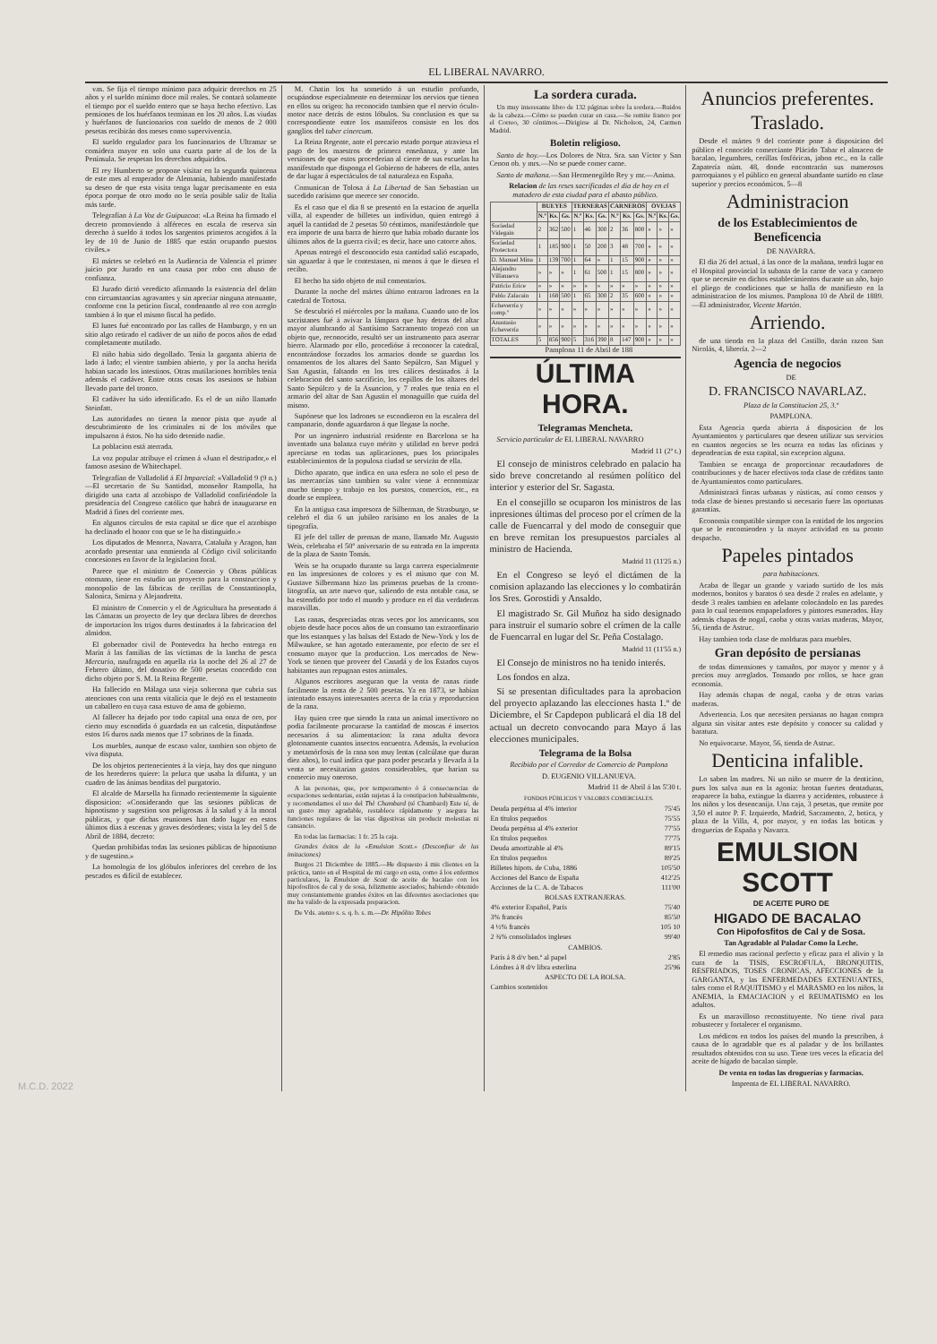EL LIBERAL NAVARRO.
vas. Se fija el tiempo mínimo para adquirir derechos en 25 años y el sueldo mínimo doce mil reales. Se contará solamente el tiempo por el sueldo entero que se haya hecho efectivo. Las pensiones de los huérfanos terminan en los 20 años. Las viudas y huérfanos de funcionarios con sueldo de menos de 2 000 pesetas recibirán dos meses como supervivencia.
El sueldo regulador para los funcionarios de Ultramar se considera mayor en solo una cuarta parte al de los de la Península. Se respetan los derechos adquiridos.
El rey Humberto se propone visitar en la segunda quincena de este mes al emperador de Alemania, habiendo manifestado su deseo de que esta visita tenga lugar precisamente en esta época porque de otro modo no le sería posible salir de Italia más tarde.
Telegrafían á La Voz de Guipuzcoa: «La Reina ha firmado el decreto promoviendo á alféreces en escala de reserva sin derecho á sueldo á todos los sargentos primeros acogidos á la ley de 10 de Junio de 1885 que están ocupando puestos civiles.»
El mártes se celebró en la Audiencia de Valencia el primer juicio por Jurado en una causa por robo con abuso de confianza.
El Jurado dictó veredicto afirmando la existencia del delito con circunstancias agravantes y sin apreciar ninguna atenuante, conforme con la peticion fiscal, condenando al reo con arreglo tambien á lo que el mismo fiscal ha pedido.
El lunes fué encontrado por las calles de Hamburgo, y en un sitio algo retirado el cadáver de un niño de pocos años de edad completamente mutilado.
El niño habia sido degollado. Tenia la garganta abierta de lado á lado; el vientre tambien abierto, y por la ancha herida habian sacado los intestinos. Otras mutilaciones horribles tenia además el cadáver. Entre otras cosas los asesinos se habian llevado parte del tronco.
El cadáver ha sido identificado. Es el de un niño llamado Steinfatt.
Las autoridades no tienen la menor pista que ayude al descubrimiento de los criminales ni de los móviles que impulsaron á éstos. No ha sido detenido nadie.
La poblacion está aterrada.
La voz popular atribuye el crímen á «Juan el destripador,» el famoso asesino de Whitechapel.
Telegrafían de Valladolid á El Imparcial: «Valladolid 9 (9 n.)—El secretario de Su Santidad, monseñor Rampolla, ha dirigido una carta al arzobispo de Valladolid confiriéndole la presidencia del Congreso católico que habrá de inaugurarse en Madrid á fines del corriente mes.
En algunos círculos de esta capital se dice que el arzobispo ha declinado el honor con que se le ha distinguido.»
Los diputados de Menorca, Navarra, Cataluña y Aragon, han acordado presentar una enmienda al Código civil solicitando concesiones en favor de la legislacion foral.
Parece que el ministro de Comercio y Obras públicas otomano, tiene en estudio un proyecto para la construccion y monopolio de las fábricas de cerillas de Constantinopla, Salonica, Smirna y Alejandretta.
El ministro de Comercio y el de Agricultura ha presentado á las Cámaras un proyecto de ley que declara libres de derechos de importacion los trigos duros destinados á la fabricacion del almidon.
El gobernador civil de Pontevedra ha hecho entrega en Marín á las familias de las víctimas de la lancha de pesca Mercurio, naufragada en aquella ria la noche del 26 al 27 de Febrero último, del donativo de 500 pesetas concedido con dicho objeto por S. M. la Reina Regente.
Ha fallecido en Málaga una vieja solterona que cubria sus atenciones con una renta vitalicia que le dejó en el testamento un caballero en cuya casa estuvo de ama de gobierno.
Al fallecer ha dejado por todo capital una onza de oro, por cierto muy escondida ó guardada en un calcetin, disputándose estos 16 duros nada menos que 17 sobrinos de la finada.
Los muebles, aunque de escaso valor, tambien son objeto de viva disputa.
De los objetos pertenecientes á la vieja, hay dos que ninguno de los herederos quiere: la peluca que usaba la difunta, y un cuadro de las ánimas benditas del purgatorio.
El alcalde de Marsella ha firmado recientemente la siguiente disposicion: «Considerando que las sesiones públicas de hipnotismo y sugestion son peligrosas á la salud y á la moral públicas, y que dichas reuniones han dado lugar en estos últimos dias á escenas y graves desórdenes; vista la ley del 5 de Abril de 1884, decreto:
Quedan prohibidas todas las sesiones públicas de hipnotismo y de sugestion.»
La homologia de los glóbulos inferiores del cerebro de los pescados es difícil de establecer.
M. Chatin los ha sometido á un estudio profundo, ocupándose especialmente en determinar los nervios que tienen en ellos su origen: ha reconocido tambien que el nervio óculo-motor nace detrás de estos lóbulos. Su conclusion es que su correspondiente entre los mamíferos consiste en los dos ganglios del tuber cinercum.
La Reina Regente, ante el precario estado porque atraviesa el pago de los maestros de primera enseñanza, y ante las versiones de que estos procederian al cierre de sus escuelas ha manifestado que disponga el Gobierno de haberes de ella, antes de dar lugar á espectáculos de tal naturaleza en España.
Comunican de Tolosa á La Libertad de San Sebastian un sucedido rarísimo que merece ser conocido.
Es el caso que el dia 8 se presentó en la estacion de aquella villa, al expender de billetes un individuo, quien entregó á aquél la cantidad de 2 pesetas 50 céntimos, manifestándole que era importe de una barra de hierro que habia robado durante los últimos años de la guerra civil; es decir, hace uno catorce años.
Apenas entregó el desconocido esta cantidad salió escapado, sin aguardar á que le contestasen, ni menos á que le diesen el recibo.
El hecho ha sido objeto de mil comentarios.
Durante la noche del mártes último entraron ladrones en la catedral de Tortosa.
Se descubrió el miércoles por la mañana. Cuando uno de los sacristanes fué á avivar la lámpara que hay detras del altar mayor alumbrando al Santísimo Sacramento tropezó con un objeto que, reconocido, resultó ser un instrumento para aserrar hierro. Alarmado por ello, procedióse á reconocer la catedral, encontrándose forzados los armarios donde se guardan los ornamentos de los altares del Santo Sepúlcro, San Miguel y San Agustin, faltando en los tres cálices destinados á la celebracion del santo sacrificio, los cepillos de los altares del Santo Sepúlcro y de la Asuncion, y 7 reales que tenia en el armario del altar de San Agustin el monaguillo que cuida del mismo.
Supónese que los ladrones se escondieron en la escalera del campanario, donde aguardaron á que llegase la noche.
Por un ingeniero industrial residente en Barcelona se ha inventado una balanza cuyo mérito y utilidad en breve podrá apreciarse en todas sus aplicaciones, pues los principales establecimientos de la populosa ciudad se servirán de ella.
Dicho aparato, que indica en una esfera no solo el peso de las mercancías sino tambien su valor viene á economizar mucho tiempo y trabajo en los puestos, comercios, etc., en donde se empleen.
En la antigua casa impresora de Silberman, de Strasburgo, se celebró el dia 6 un jubileo rarísimo en los anales de la tipografía.
El jefe del taller de prensas de mano, llamado Mr. Augusto Weis, celebraba el 50º aniversario de su entrada en la imprenta de la plaza de Santo Tomás.
Weis se ha ocupado durante su larga carrera especialmente en las impresiones de colores y es el mismo que con M. Gustave Silbermann hizo las primeras pruebas de la cromo-litografía, un arte nuevo que, saliendo de esta notable casa, se ha estendido por todo el mundo y produce en el dia verdaderas maravillas.
Las ranas, despreciadas otras veces por los americanos, son objeto desde hace pocos años de un consumo tan extraordinario que los estanques y las balsas del Estado de New-York y los de Milwaukee, se han agotado enteramente, por efecto de ser el consumo mayor que la produccion. Los mercados de New-York se tienen que proveer del Canadá y de los Estados cuyos habitantes aun repugnan estos animales.
Algunos escritores aseguran que la venta de ranas rinde facilmente la renta de 2 500 pesetas. Ya en 1873, se habian intentado ensayos interesantes acerca de la cria y reproduccion de la rana.
Hay quien cree que siendo la rana un animal insectívoro no podia facilmente procurarse la cantidad de moscas é insectos necesarios á su alimentacion: la rana adulta devora glotonamente cuantos insectos encuentra. Además, la evolucion y metamórfosis de la rana son muy lentas (calcúlase que duran diez años), lo cual indica que para poder pescarla y llevarla á la venta se necesitarian gastos considerables, que harian su comercio muy oneroso.
A las personas, que, por temperamento ó á consecuencias de ocupaciones sedentarias, están sujetas á la constipacion habitualmente, y recomendamos el uso del Thè Chambard (té Chambard) Este té, de un gusto muy agradable, restablece rápidamente y asegura las funciones regulares de las vias digestivas sin producir molestias ni cansancio.
En todas las farmacias: 1 fr. 25 la caja.
Grandes éxitos de la «Emulsion Scott.» (Desconfiar de las imitaciones)
Burgos 21 Diciembre de 1885.—He dispuesto á mis clientes en la práctica, tanto en el Hospital de mi cargo en esta, como á los enfermos particulares, la Emulsion de Scott de aceite de bacalao con los hipofosfitos de cal y de sosa, felizmente asociados; habiendo obtenido muy constantemente grandes éxitos en las diferentes asociaciones que me ha valido de la expresada preparacion.
De Vds. atento s. s. q. b. s. m.—Dr. Hipólito Tobes
La sordera curada.
Un muy interesante libro de 132 páginas sobre la sordera.—Ruidos de la cabeza.—Cómo se pueden curar en casa.—Se remite franco por el Correo, 30 céntimos.—Dirigirse al Dr. Nicholson, 24, Carmen Madrid.
Boletin religioso.
Santo de hoy.—Los Dolores de Ntra. Sra. san Víctor y San Cenon ob. y mrs.—No se puede comer carne.
Santo de mañana.—San Hermenegildo Rey y mr.—Anima.
Relacion de las reses sacrificadas el dia de hoy en el matadero de esta ciudad para el abasto público.
| | BUEYES | | | TERNERAS | | | CARNEROS | | | OVEJAS | | |
| --- | --- | --- | --- | --- | --- | --- | --- | --- | --- | --- | --- | --- |
| | N.º | Ks. | Gs. | N.º | Ks. | Gs. | N.º | Ks. | Gs. | N.º | Ks. | Gs. |
| Sociedad Videgain | 2 | 362 | 500 | 1 | 46 | 300 | 2 | 36 | 800 | » | » | » |
| Sociedad Protectora | 1 | 185 | 900 | 1 | 50 | 200 | 3 | 48 | 700 | » | » | » |
| D. Manuel Mina | 1 | 139 | 700 | 1 | 64 | » | 1 | 15 | 900 | » | » | » |
| Alejandro Villanueva | » | » | » | 1 | 61 | 500 | 1 | 15 | 800 | » | » | » |
| Patricio Erice | » | » | » | » | » | » | » | » | » | » | » | » |
| Pablo Zalacain | 1 | 168 | 500 | 1 | 65 | 300 | 2 | 35 | 600 | » | » | » |
| Echeverría y comp.ª | » | » | » | » | » | » | » | » | » | » | » | » |
| Anastasio Echeverría | » | » | » | » | » | » | » | » | » | » | » | » |
| TOTALES | 5 | 856 | 900 | 5 | 316 | 390 | 8 | 147 | 900 | » | » | » |
Pamplona 11 de Abril de 188
ÚLTIMA HORA.
Telegramas Mencheta.
Servicio particular de EL LIBERAL NAVARRO
Madrid 11 (2ª t.)
El consejo de ministros celebrado en palacio ha sido breve concretando al resúmen político del interior y esterior del Sr. Sagasta.
En el consejillo se ocuparon los ministros de las inpresiones últimas del proceso por el crímen de la calle de Fuencarral y del modo de conseguir que en breve remitan los presupuestos parciales al ministro de Hacienda.
Madrid 11 (11'25 n.)
En el Congreso se leyó el dictámen de la comision aplazando las elecciones y lo combatirán los Sres. Gorostidi y Ansaldo.
El magistrado Sr. Gil Muñoz ha sido designado para instruir el sumario sobre el crímen de la calle de Fuencarral en lugar del Sr. Peña Costalago.
Madrid 11 (11'55 n.)
El Consejo de ministros no ha tenido interés.
Los fondos en alza.
Si se presentan dificultades para la aprobacion del proyecto aplazando las elecciones hasta 1.º de Diciembre, el Sr Capdepon publicará el dia 18 del actual un decreto convocando para Mayo á las elecciones municipales.
Telegrama de la Bolsa
Recibido por el Corredor de Comercio de Pamplona
D. EUGENIO VILLANUEVA.
Madrid 11 de Abril á las 5'30 t.
FONDOS PÚBLICOS Y VALORES COMERCIALES.
| Deuda perpétua al 4% interior | 75'45 |
| En títulos pequeños | 75'55 |
| Deuda perpétua al 4% exterior | 77'55 |
| En títulos pequeños | 77'75 |
| Deuda amortizable al 4% | 89'15 |
| En títulos pequeños | 89'25 |
| Billetes hipots. de Cuba, 1886 | 105'50 |
| Acciones del Banco de España | 412'25 |
| Acciones de la C. A. de Tabacos | 111'00 |
| BOLSAS EXTRANJERAS. | |
| 4% exterior Español, París | 75'40 |
| 3% francès | 85'50 |
| 4 ½% francès | 105 10 |
| 2 ¾% consolidados ingleses | 99'40 |
| CAMBIOS. | |
| París á 8 d/v ben.º al papel | 2'85 |
| Lóndres á 8 d/v libra esterlina | 25'96 |
| ASPECTO DE LA BOLSA. | |
| Cambios sostenidos | |
Anuncios preferentes.
Traslado.
Desde el mártes 9 del corriente pone á disposicion del público el conocido comerciante Plácido Tabar el almacen de bacalao, legumbres, cerillas fosfóricas, jabon etc., en la calle Zapatería núm. 48, donde encontrarán sus numerosos parroquianos y el público en general abundante surtido en clase superior y precios económicos. 5—8
Administracion
de los Establecimientos de Beneficencia
DE NAVARRA.
El dia 26 del actual, á las once de la mañana, tendrá lugar en el Hospital provincial la subasta de la carne de vaca y carnero que se necesite en dichos establecimientos durante un año, bajo el pliego de condiciones que se halla de manifiesto en la administracion de los mismos. Pamplona 10 de Abril de 1889.—El administrador, Vicente Martón.
Arriendo.
de una tienda en la plaza del Castillo, darán razon San Nicolás, 4, librería. 2—2
Agencia de negocios
DE
D. FRANCISCO NAVARLAZ.
Plaza de la Constitucion 25, 3.º
PAMPLONA.
Esta Agencia queda abierta á disposicion de los Ayuntamientos y particulares que deseen utilizar sus servicios en cuantos negocios se les ocurra en todas las oficinas y dependencias de esta capital, sin excepcion alguna.
Tambien se encarga de proporcionar recaudadores de contribuciones y de hacer efectivos toda clase de créditos tanto de Ayuntamientos como particulares.
Administrará fincas urbanas y rústicas, así como censos y toda clase de bienes prestando si necesario fuere las oportunas garantías.
Economía compatible siempre con la entidad de los negocios que se le encomienden y la mayor actividad en su pronto despacho.
Papeles pintados
para habitaciones.
Acaba de llegar un grande y variado surtido de los más modernos, bonitos y baratos ó sea desde 2 reales en adelante, y desde 3 reales tambien en adelante colocándolo en las paredes para lo cual tenemos empapeladores y pintores esmerados. Hay además chapas de nogal, caoba y otras varias maderas, Mayor, 56, tienda de Astruc.
Hay tambien toda clase de molduras para muebles.
Gran depósito de persianas
de todas dimensiones y tamaños, por mayor y menor y á precios muy arreglados. Tomando por rollos, se hace gran economía.
Hay además chapas de nogal, caoba y de otras varias maderas.
Advertencia. Los que necesiten persianas no hagan compra alguna sin visitar antes este depósito y conocer su calidad y baratura.
No equivocarse. Mayor, 56, tienda de Astruc.
Denticina infalible.
Lo saben las madres. Ni un niño se muere de la denticion, pues los salva aun en la agonía: brotan fuertes dentaduras, reaparece la baba, extingue la diarrea y accidentes, robustece á los niños y los desencanija. Una caja, 3 pesetas, que remite por 3,50 el autor P. F. Izquierdo, Madrid, Sacramento, 2, botica, y plaza de la Villa, 4, por mayor, y en todas las boticas y droguerías de España y Navarra.
EMULSION
SCOTT
DE ACEITE PURO DE
HIGADO DE BACALAO
Con Hipofosfitos de Cal y de Sosa.
Tan Agradable al Paladar Como la Leche.
El remedio mas racional perfecto y eficaz para el alivio y la cura de la TISIS, ESCROFULA, BRONQUITIS, RESFRIADOS, TOSES CRONICAS, AFECCIONES de la GARGANTA, y las ENFERMEDADES EXTENUANTES, tales como el RAQUITISMO y el MARASMO en los niños, la ANEMIA, la EMACIACION y el REUMATISMO en los adultos.
Es un maravilloso reconstituyente. No tiene rival para robustecer y fortalecer el organismo.
Los médicos en todos los países del mundo la prescriben, á causa de lo agradable que es al paladar y de los brillantes resultados obtenidos con su uso. Tiene tres veces la eficacia del aceite de hígado de bacalao simple.
De venta en todas las droguerías y farmacias.
Imprenta de EL LIBERAL NAVARRO.
M.C.D. 2022